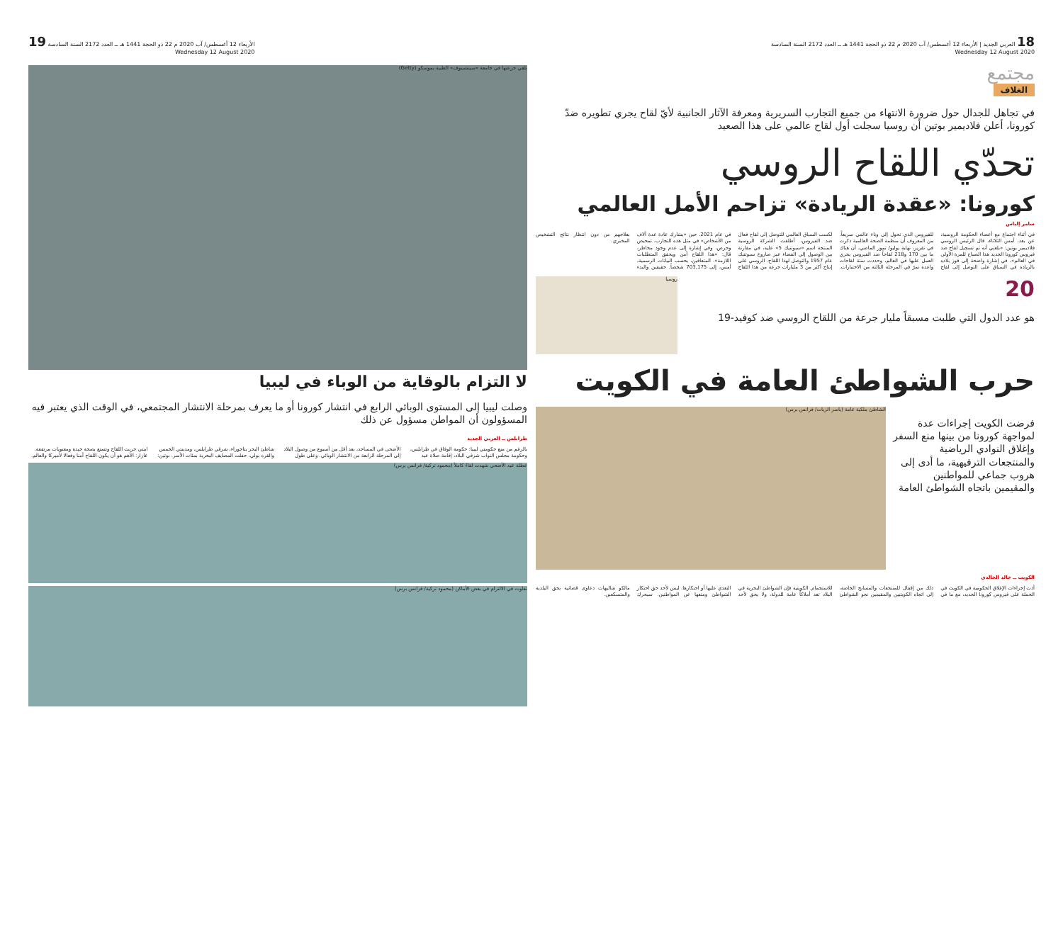18 العربي الجديد | الأربعاء 12 أغسطس/ آب 2020 م 22 ذو الحجة 1441 هـ ــ العدد 2172 السنة السادسة
Wednesday 12 August 2020
الأربعاء 12 أغسطس/ آب 2020 م 22 ذو الحجة 1441 هـ ــ العدد 2172 السنة السادسة 19
Wednesday 12 August 2020
مجتمع
الغلاف
في تجاهل للجدال حول ضرورة الانتهاء من جميع التجارب السريرية ومعرفة الآثار الجانبية لأيّ لقاح يجري تطويره ضدّ كورونا، أعلن فلاديمير بوتين أن روسيا سجلت أول لقاح عالمي على هذا الصعيد
تحدّي اللقاح الروسي
كورونا: «عقدة الريادة» تزاحم الأمل العالمي
سامر إلياس
في أثناء اجتماع مع أعضاء الحكومة الروسية، عن بعد، أمس الثلاثاء، قال الرئيس الروسي فلاديمير بوتين: «بلغني أنه تم تسجيل لقاح ضد فيروس كورونا الجديد هذا الصباح للمرة الأولى في العالم»، في إشارة واضحة إلى فوز بلاده بالريادة في السباق على التوصل إلى لقاح للفيروس الذي تحول إلى وباء عالمي سريعاً. من المعروف أن منظمة الصحة العالمية ذكرت في تقرير، نهاية يوليو/ تموز الماضي، أن هناك ما بين 170 و218 لقاحاً ضد الفيروس يجري العمل عليها في العالم، وحددت ستة لقاحات واعدة تمرّ في المرحلة الثالثة من الاختبارات. لكسب السباق العالمي للتوصل إلى لقاح فعال ضد الفيروس، أطلقت الشركة الروسية المنتجة اسم «سبوتنيك 5» عليه، في مقارنة بين الوصول إلى الفضاء عبر صاروخ سبوتنيك عام 1957 والتوصل لهذا اللقاح. الروسي على إنتاج أكثر من 3 مليارات جرعة من هذا اللقاح في عام 2021. حين «يشارك عادة عدة آلاف من الأشخاص» في مثل هذه التجارب. تمحيص وحرص، وفي إشارة إلى عدم وجود مخاطر، قال: «هذا اللقاح آمن ويحقق المتطلبات اللازمة». المتعافين، بحسب البيانات الرسمية، أمس، إلى 703,175 شخصاً. حقيقين والبدء بعلاجهم من دون انتظار نتائج التشخيص المخبري.
20
هو عدد الدول التي طلبت مسبقاً مليار جرعة من اللقاح الروسي ضد كوفيد-19
روسيا
حرب الشواطئ العامة في الكويت
فرضت الكويت إجراءات عدة لمواجهة كورونا من بينها منع السفر وإغلاق النوادي الرياضية والمنتجعات الترفيهية، ما أدى إلى هروب جماعي للمواطنين والمقيمين باتجاه الشواطئ العامة
الشاطئ ملكية عامة (ياسر الزيات/ فرانس برس)
الكويت ــ خالد الخالدي
أدت إجراءات الإغلاق الحكومية في الكويت في الحملة على فيروس كورونا الجديد، مع ما في ذلك من إقفال للمنتجعات والمسابح الخاصة، إلى اتجاه الكويتيين والمقيمين نحو الشواطئ للاستجمام. الكويتية فإن الشواطئ البحرية في البلاد تعد أملاكاً عامة للدولة، ولا يحق لأحد التعدي عليها أو احتكارها. ليس لأحد حق احتكار الشواطئ ومنعها عن المواطنين. سيحرك مالكو شاليهات دعاوى قضائية بحق البلدية والمتسكعين.
تلقي جرعتها في جامعة «سيتشينوف» الطبية بموسكو (Getty)
لا التزام بالوقاية من الوباء في ليبيا
وصلت ليبيا إلى المستوى الوبائي الرابع في انتشار كورونا أو ما يعرف بمرحلة الانتشار المجتمعي، في الوقت الذي يعتبر فيه المسؤولون أن المواطن مسؤول عن ذلك
طرابلس ــ العربي الجديد
بالرغم من منع حكومتي ليبيا: حكومة الوفاق في طرابلس، وحكومة مجلس النواب شرقي البلاد، إقامة صلاة عيد الأضحى في المساجد، بعد أقل من أسبوع من وصول البلاد إلى المرحلة الرابعة من الانتشار الوبائي. وعلى طول شاطئ البحر بتاجوراء، شرقي طرابلس، ومدينتي الخمس والقره بولي، حفلت المصايف البحرية بمئات الأسر. بوتين: ابنتي جربت اللقاح وتتمتع بصحة جيدة ومعنويات مرتفعة. عازار: الأهم هو أن يكون اللقاح آمنا وفعالا لأميركا والعالم.
عطلة عيد الأضحى شهدت لقاءً كاملاً (محمود تركية/ فرانس برس)
تفاوت في الالتزام في بعض الأماكن (محمود تركية/ فرانس برس)